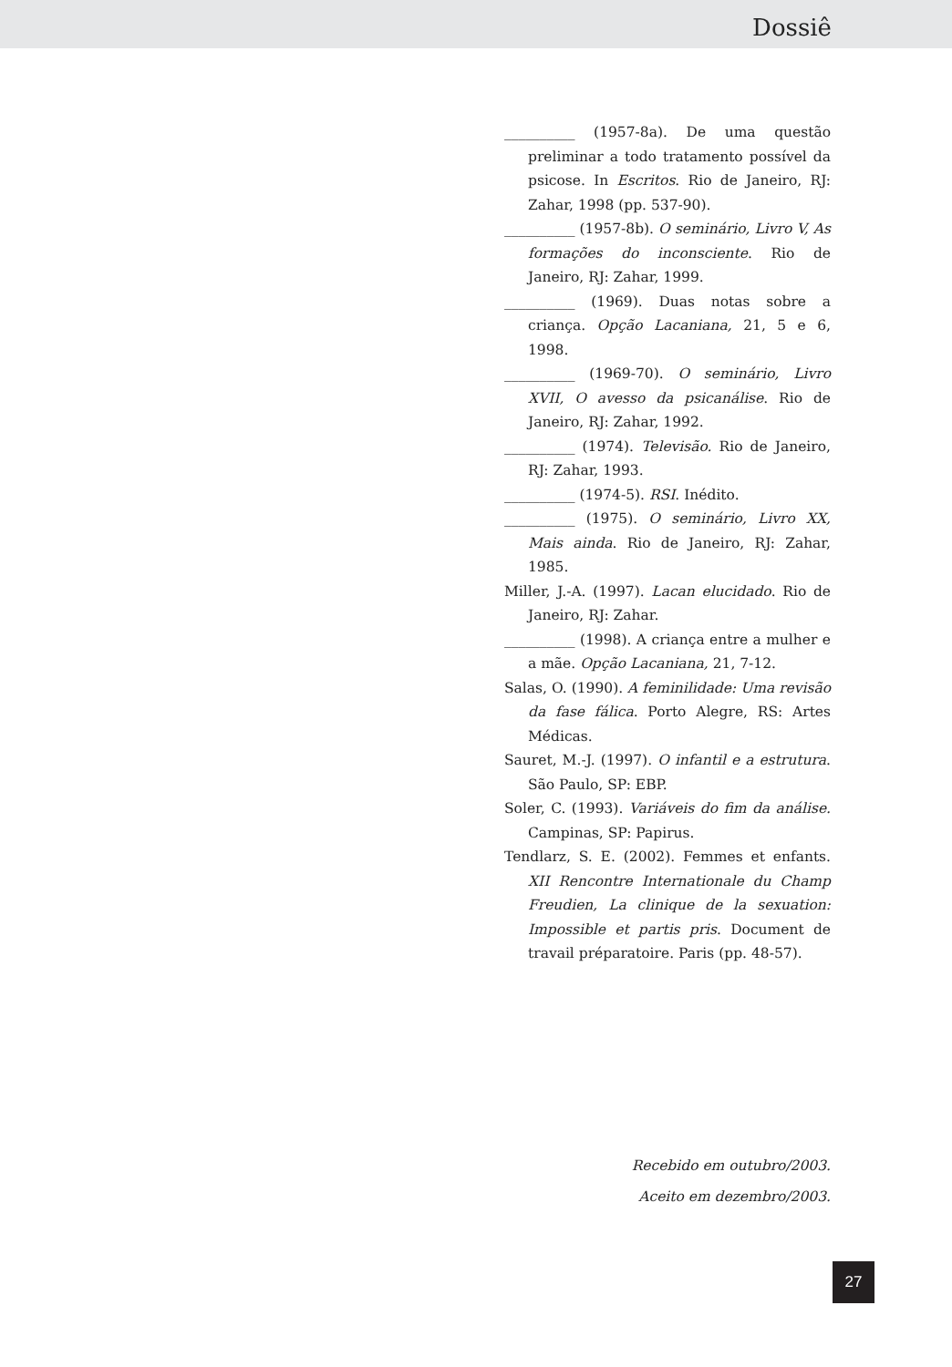Dossiê
__________ (1957-8a). De uma questão preliminar a todo tratamento possível da psicose. In Escritos. Rio de Janeiro, RJ: Zahar, 1998 (pp. 537-90).
__________ (1957-8b). O seminário, Livro V, As formações do inconsciente. Rio de Janeiro, RJ: Zahar, 1999.
__________ (1969). Duas notas sobre a criança. Opção Lacaniana, 21, 5 e 6, 1998.
__________ (1969-70). O seminário, Livro XVII, O avesso da psicanálise. Rio de Janeiro, RJ: Zahar, 1992.
__________ (1974). Televisão. Rio de Janeiro, RJ: Zahar, 1993.
__________ (1974-5). RSI. Inédito.
__________ (1975). O seminário, Livro XX, Mais ainda. Rio de Janeiro, RJ: Zahar, 1985.
Miller, J.-A. (1997). Lacan elucidado. Rio de Janeiro, RJ: Zahar.
__________ (1998). A criança entre a mulher e a mãe. Opção Lacaniana, 21, 7-12.
Salas, O. (1990). A feminilidade: Uma revisão da fase fálica. Porto Alegre, RS: Artes Médicas.
Sauret, M.-J. (1997). O infantil e a estrutura. São Paulo, SP: EBP.
Soler, C. (1993). Variáveis do fim da análise. Campinas, SP: Papirus.
Tendlarz, S. E. (2002). Femmes et enfants. XII Rencontre Internationale du Champ Freudien, La clinique de la sexuation: Impossible et partis pris. Document de travail préparatoire. Paris (pp. 48-57).
Recebido em outubro/2003.
Aceito em dezembro/2003.
27